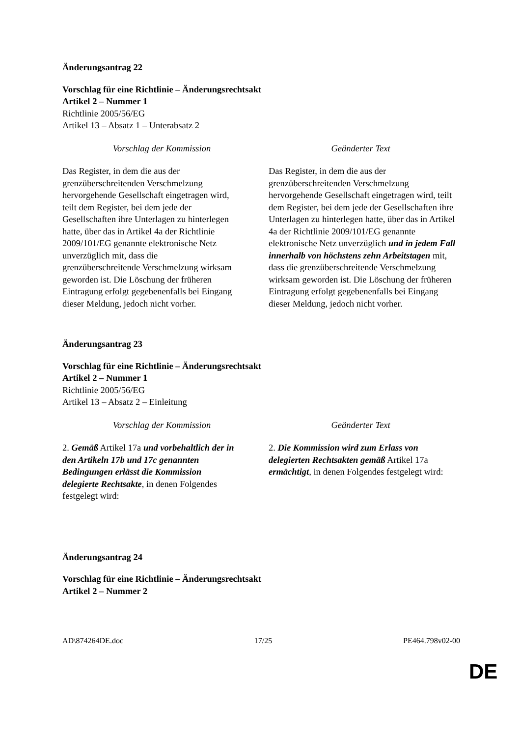Änderungsantrag 22
Vorschlag für eine Richtlinie – Änderungsrechtsakt
Artikel 2 – Nummer 1
Richtlinie 2005/56/EG
Artikel 13 – Absatz 1 – Unterabsatz 2
| Vorschlag der Kommission | Geänderter Text |
| --- | --- |
| Das Register, in dem die aus der grenzüberschreitenden Verschmelzung hervorgehende Gesellschaft eingetragen wird, teilt dem Register, bei dem jede der Gesellschaften ihre Unterlagen zu hinterlegen hatte, über das in Artikel 4a der Richtlinie 2009/101/EG genannte elektronische Netz unverzüglich mit, dass die grenzüberschreitende Verschmelzung wirksam geworden ist. Die Löschung der früheren Eintragung erfolgt gegebenenfalls bei Eingang dieser Meldung, jedoch nicht vorher. | Das Register, in dem die aus der grenzüberschreitenden Verschmelzung hervorgehende Gesellschaft eingetragen wird, teilt dem Register, bei dem jede der Gesellschaften ihre Unterlagen zu hinterlegen hatte, über das in Artikel 4a der Richtlinie 2009/101/EG genannte elektronische Netz unverzüglich und in jedem Fall innerhalb von höchstens zehn Arbeitstagen mit, dass die grenzüberschreitende Verschmelzung wirksam geworden ist. Die Löschung der früheren Eintragung erfolgt gegebenenfalls bei Eingang dieser Meldung, jedoch nicht vorher. |
Änderungsantrag 23
Vorschlag für eine Richtlinie – Änderungsrechtsakt
Artikel 2 – Nummer 1
Richtlinie 2005/56/EG
Artikel 13 – Absatz 2 – Einleitung
| Vorschlag der Kommission | Geänderter Text |
| --- | --- |
| 2. Gemäß Artikel 17a und vorbehaltlich der in den Artikeln 17b und 17c genannten Bedingungen erlässt die Kommission delegierte Rechtsakte , in denen Folgendes festgelegt wird: | 2. Die Kommission wird zum Erlass von delegierten Rechtsakten gemäß Artikel 17a ermächtigt , in denen Folgendes festgelegt wird: |
Änderungsantrag 24
Vorschlag für eine Richtlinie – Änderungsrechtsakt
Artikel 2 – Nummer 2
AD\874264DE.doc 17/25 PE464.798v02-00
DE